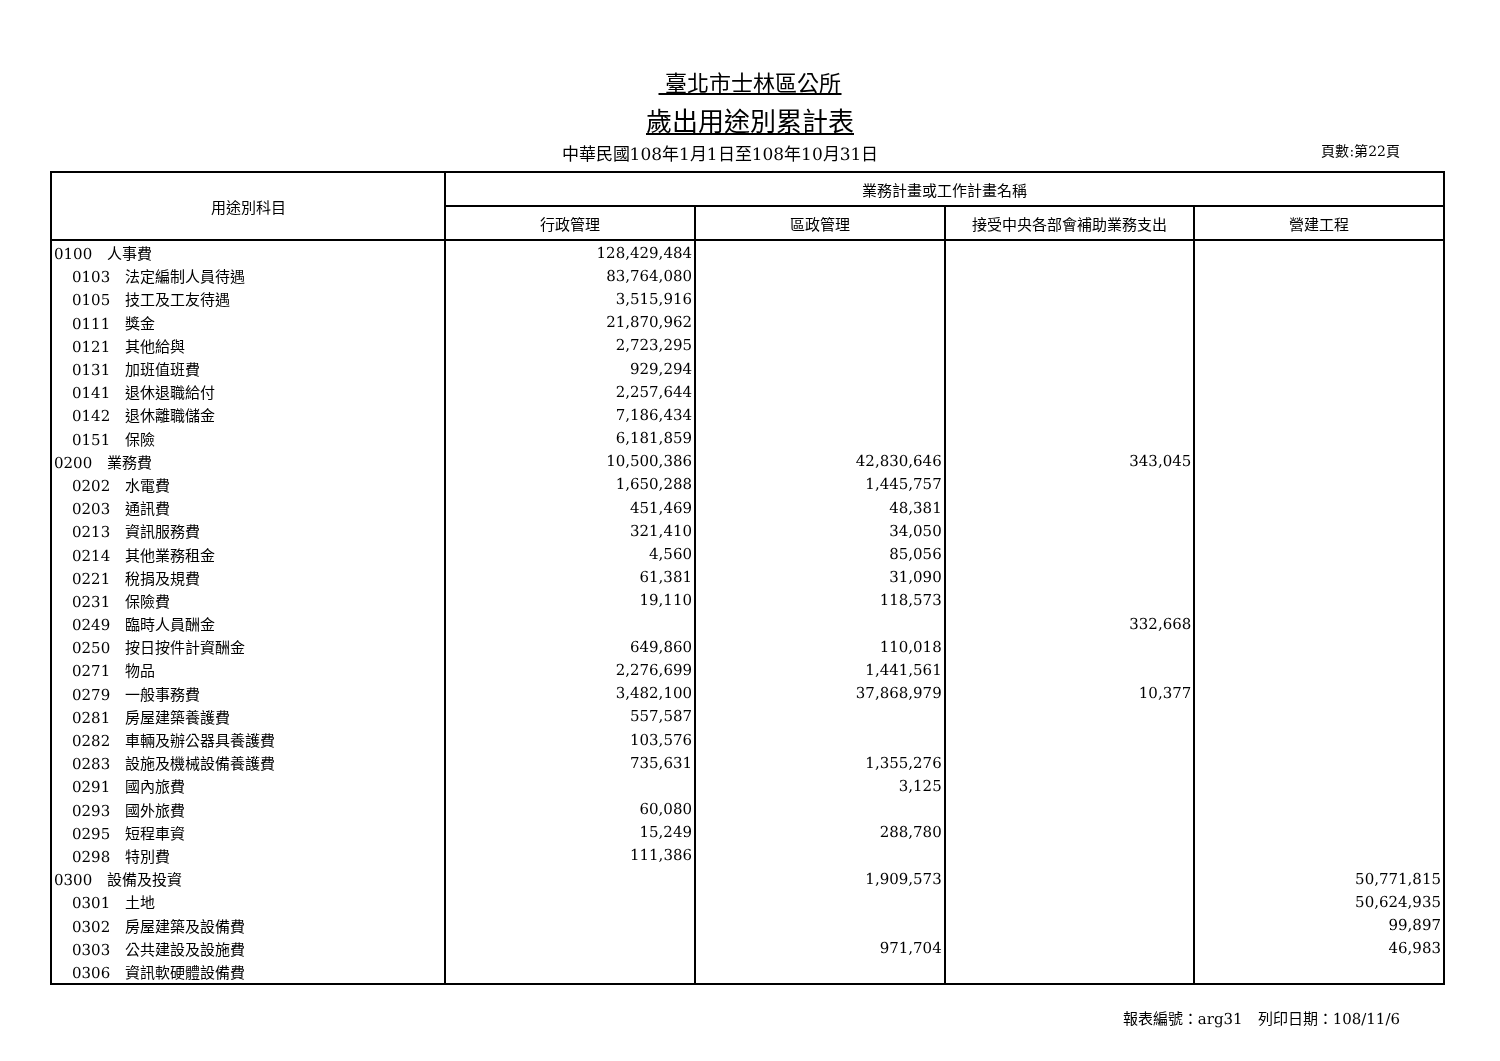臺北市士林區公所
歲出用途別累計表
中華民國108年1月1日至108年10月31日
頁數:第22頁
| 用途別科目 | 業務計畫或工作計畫名稱 | | | |
| --- | --- | --- | --- | --- |
| | 行政管理 | 區政管理 | 接受中央各部會補助業務支出 | 營建工程 |
| 0100 人事費 | 128,429,484 | | | |
| 0103 法定編制人員待遇 | 83,764,080 | | | |
| 0105 技工及工友待遇 | 3,515,916 | | | |
| 0111 獎金 | 21,870,962 | | | |
| 0121 其他給與 | 2,723,295 | | | |
| 0131 加班值班費 | 929,294 | | | |
| 0141 退休退職給付 | 2,257,644 | | | |
| 0142 退休離職儲金 | 7,186,434 | | | |
| 0151 保險 | 6,181,859 | | | |
| 0200 業務費 | 10,500,386 | 42,830,646 | 343,045 | |
| 0202 水電費 | 1,650,288 | 1,445,757 | | |
| 0203 通訊費 | 451,469 | 48,381 | | |
| 0213 資訊服務費 | 321,410 | 34,050 | | |
| 0214 其他業務租金 | 4,560 | 85,056 | | |
| 0221 稅捐及規費 | 61,381 | 31,090 | | |
| 0231 保險費 | 19,110 | 118,573 | | |
| 0249 臨時人員酬金 | | | 332,668 | |
| 0250 按日按件計資酬金 | 649,860 | 110,018 | | |
| 0271 物品 | 2,276,699 | 1,441,561 | | |
| 0279 一般事務費 | 3,482,100 | 37,868,979 | 10,377 | |
| 0281 房屋建築養護費 | 557,587 | | | |
| 0282 車輛及辦公器具養護費 | 103,576 | | | |
| 0283 設施及機械設備養護費 | 735,631 | 1,355,276 | | |
| 0291 國內旅費 | | 3,125 | | |
| 0293 國外旅費 | 60,080 | | | |
| 0295 短程車資 | 15,249 | 288,780 | | |
| 0298 特別費 | 111,386 | | | |
| 0300 設備及投資 | | 1,909,573 | | 50,771,815 |
| 0301 土地 | | | | 50,624,935 |
| 0302 房屋建築及設備費 | | | | 99,897 |
| 0303 公共建設及設施費 | | 971,704 | | 46,983 |
| 0306 資訊軟硬體設備費 | | | | |
報表編號：arg31　列印日期：108/11/6